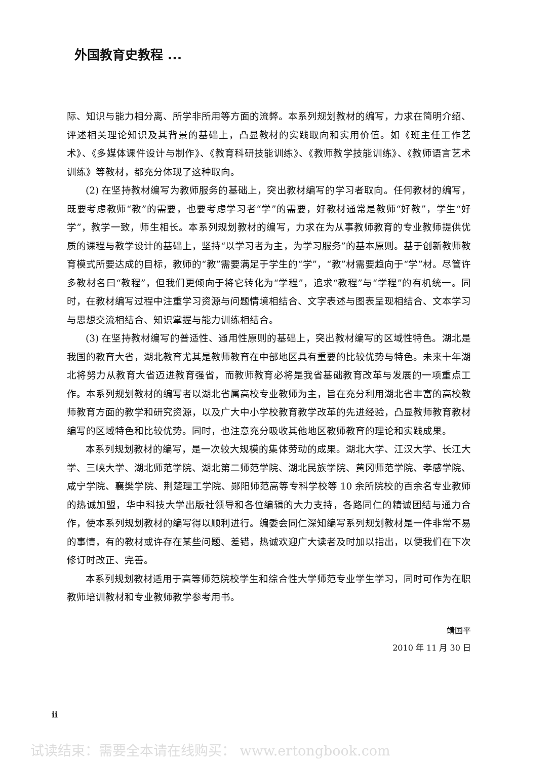外国教育史教程 ...
际、知识与能力相分离、所学非所用等方面的流弊。本系列规划教材的编写，力求在简明介绍、评述相关理论知识及其背景的基础上，凸显教材的实践取向和实用价值。如《班主任工作艺术》、《多媒体课件设计与制作》、《教育科研技能训练》、《教师教学技能训练》、《教师语言艺术训练》等教材，都充分体现了这种取向。
(2) 在坚持教材编写为教师服务的基础上，突出教材编写的学习者取向。任何教材的编写，既要考虑教师“教”的需要，也要考虑学习者“学”的需要，好教材通常是教师“好教”，学生“好学”，教学一致，师生相长。本系列规划教材的编写，力求在为从事教师教育的专业教师提供优质的课程与教学设计的基础上，坚持“以学习者为主，为学习服务”的基本原则。基于创新教师教育模式所要达成的目标，教师的“教”需要满足于学生的“学”，“教”材需要趋向于“学”材。尽管许多教材名曰“教程”，但我们更倾向于将它转化为“学程”，追求“教程”与“学程”的有机统一。同时，在教材编写过程中注重学习资源与问题情境相结合、文字表述与图表呈现相结合、文本学习与思想交流相结合、知识掌握与能力训练相结合。
(3) 在坚持教材编写的普适性、通用性原则的基础上，突出教材编写的区域性特色。湖北是我国的教育大省，湖北教育尤其是教师教育在中部地区具有重要的比较优势与特色。未来十年湖北将努力从教育大省迈进教育强省，而教师教育必将是我省基础教育改革与发展的一项重点工作。本系列规划教材的编写者以湖北省属高校专业教师为主，旨在充分利用湖北省丰富的高校教师教育方面的教学和研究资源，以及广大中小学校教育教学改革的先进经验，凸显教师教育教材编写的区域特色和比较优势。同时，也注意充分吸收其他地区教师教育的理论和实践成果。
本系列规划教材的编写，是一次较大规模的集体劳动的成果。湖北大学、江汉大学、长江大学、三峡大学、湖北师范学院、湖北第二师范学院、湖北民族学院、黄冈师范学院、孝感学院、咸宁学院、襄樊学院、荆楚理工学院、郧阳师范高等专科学校等 10 余所院校的百余名专业教师的热诚加盟，华中科技大学出版社领导和各位编辑的大力支持，各路同仁的精诚团结与通力合作，使本系列规划教材的编写得以顺利进行。编委会同仁深知编写系列规划教材是一件非常不易的事情，有的教材或许存在某些问题、差错，热诚欢迎广大读者及时加以指出，以便我们在下次修订时改正、完善。
本系列规划教材适用于高等师范院校学生和综合性大学师范专业学生学习，同时可作为在职教师培训教材和专业教师教学参考用书。
靖国平
2010 年 11 月 30 日
ii
试读结束：需要全本请在线购买： www.ertongbook.com